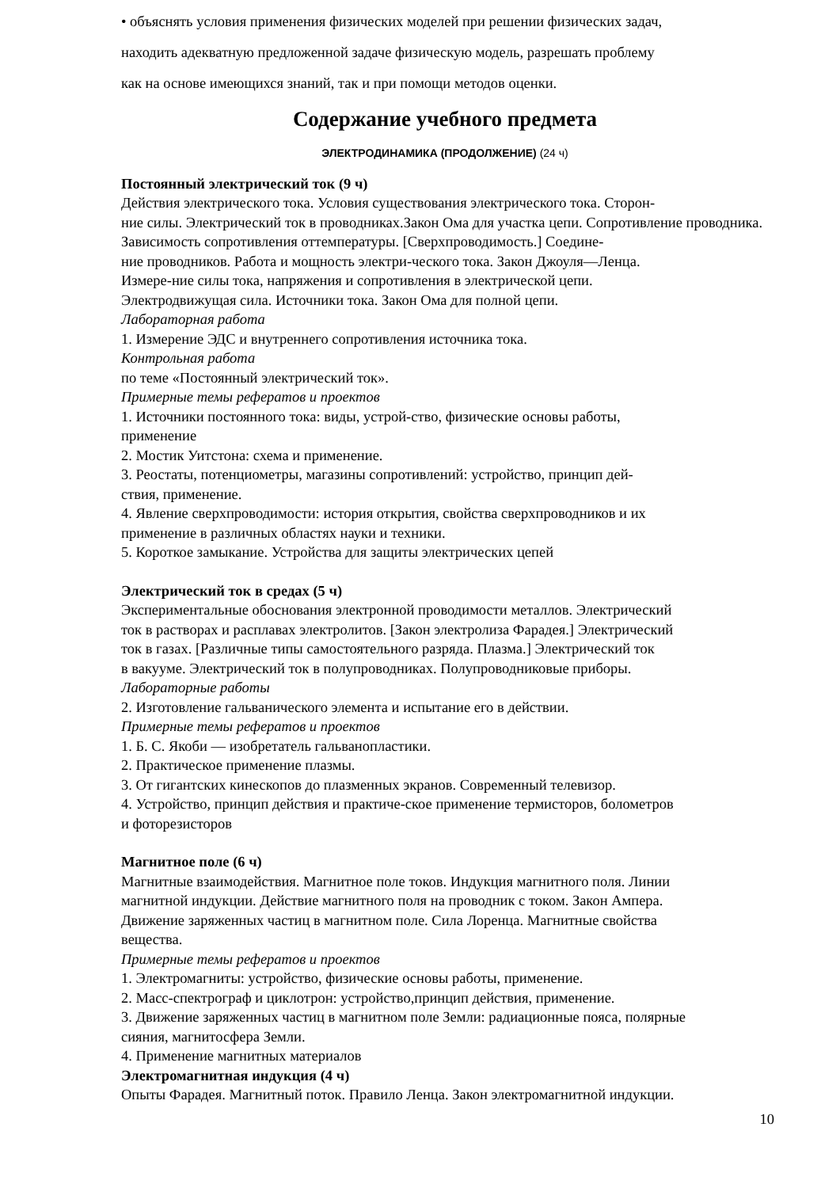• объяснять условия применения физических моделей при решении физических задач,
находить адекватную предложенной задаче физическую модель, разрешать проблему
как на основе имеющихся знаний, так и при помощи методов оценки.
Содержание учебного предмета
ЭЛЕКТРОДИНАМИКА (ПРОДОЛЖЕНИЕ) (24 ч)
Постоянный электрический ток (9 ч)
Действия электрического тока. Условия существования электрического тока. Сторон-
ние силы. Электрический ток в проводниках.Закон Ома для участка цепи. Сопротивление проводника. Зависимость сопротивления оттемпературы. [Сверхпроводимость.] Соедине-
ние проводников. Работа и мощность электри-ческого тока. Закон Джоуля—Ленца.
Измере-ние силы тока, напряжения и сопротивления в электрической цепи.
Электродвижущая сила. Источники тока. Закон Ома для полной цепи.
Лабораторная работа
1. Измерение ЭДС и внутреннего сопротивления источника тока.
Контрольная работа
по теме «Постоянный электрический ток».
Примерные темы рефератов и проектов
1. Источники постоянного тока: виды, устрой-ство, физические основы работы,
применение
2. Мостик Уитстона: схема и применение.
3. Реостаты, потенциометры, магазины сопротивлений: устройство, принцип дей-
ствия, применение.
4. Явление сверхпроводимости: история открытия, свойства сверхпроводников и их
применение в различных областях науки и техники.
5. Короткое замыкание. Устройства для защиты электрических цепей
Электрический ток в средах (5 ч)
Экспериментальные обоснования электронной проводимости металлов. Электрический
ток в растворах и расплавах электролитов. [Закон электролиза Фарадея.] Электрический
ток в газах. [Различные типы самостоятельного разряда. Плазма.] Электрический ток
в вакууме. Электрический ток в полупроводниках. Полупроводниковые приборы.
Лабораторные работы
2. Изготовление гальванического элемента и испытание его в действии.
Примерные темы рефератов и проектов
1. Б. С. Якоби — изобретатель гальванопластики.
2. Практическое применение плазмы.
3. От гигантских кинескопов до плазменных экранов. Современный телевизор.
4. Устройство, принцип действия и практиче-ское применение термисторов, болометров
и фоторезисторов
Магнитное поле (6 ч)
Магнитные взаимодействия. Магнитное поле токов. Индукция магнитного поля. Линии
магнитной индукции. Действие магнитного поля на проводник с током. Закон Ампера.
Движение заряженных частиц в магнитном поле. Сила Лоренца. Магнитные свойства
вещества.
Примерные темы рефератов и проектов
1. Электромагниты: устройство, физические основы работы, применение.
2. Масс-спектрограф и циклотрон: устройство,принцип действия, применение.
3. Движение заряженных частиц в магнитном поле Земли: радиационные пояса, полярные
сияния, магнитосфера Земли.
4. Применение магнитных материалов
Электромагнитная индукция (4 ч)
Опыты Фарадея. Магнитный поток. Правило Ленца. Закон электромагнитной индукции.
10